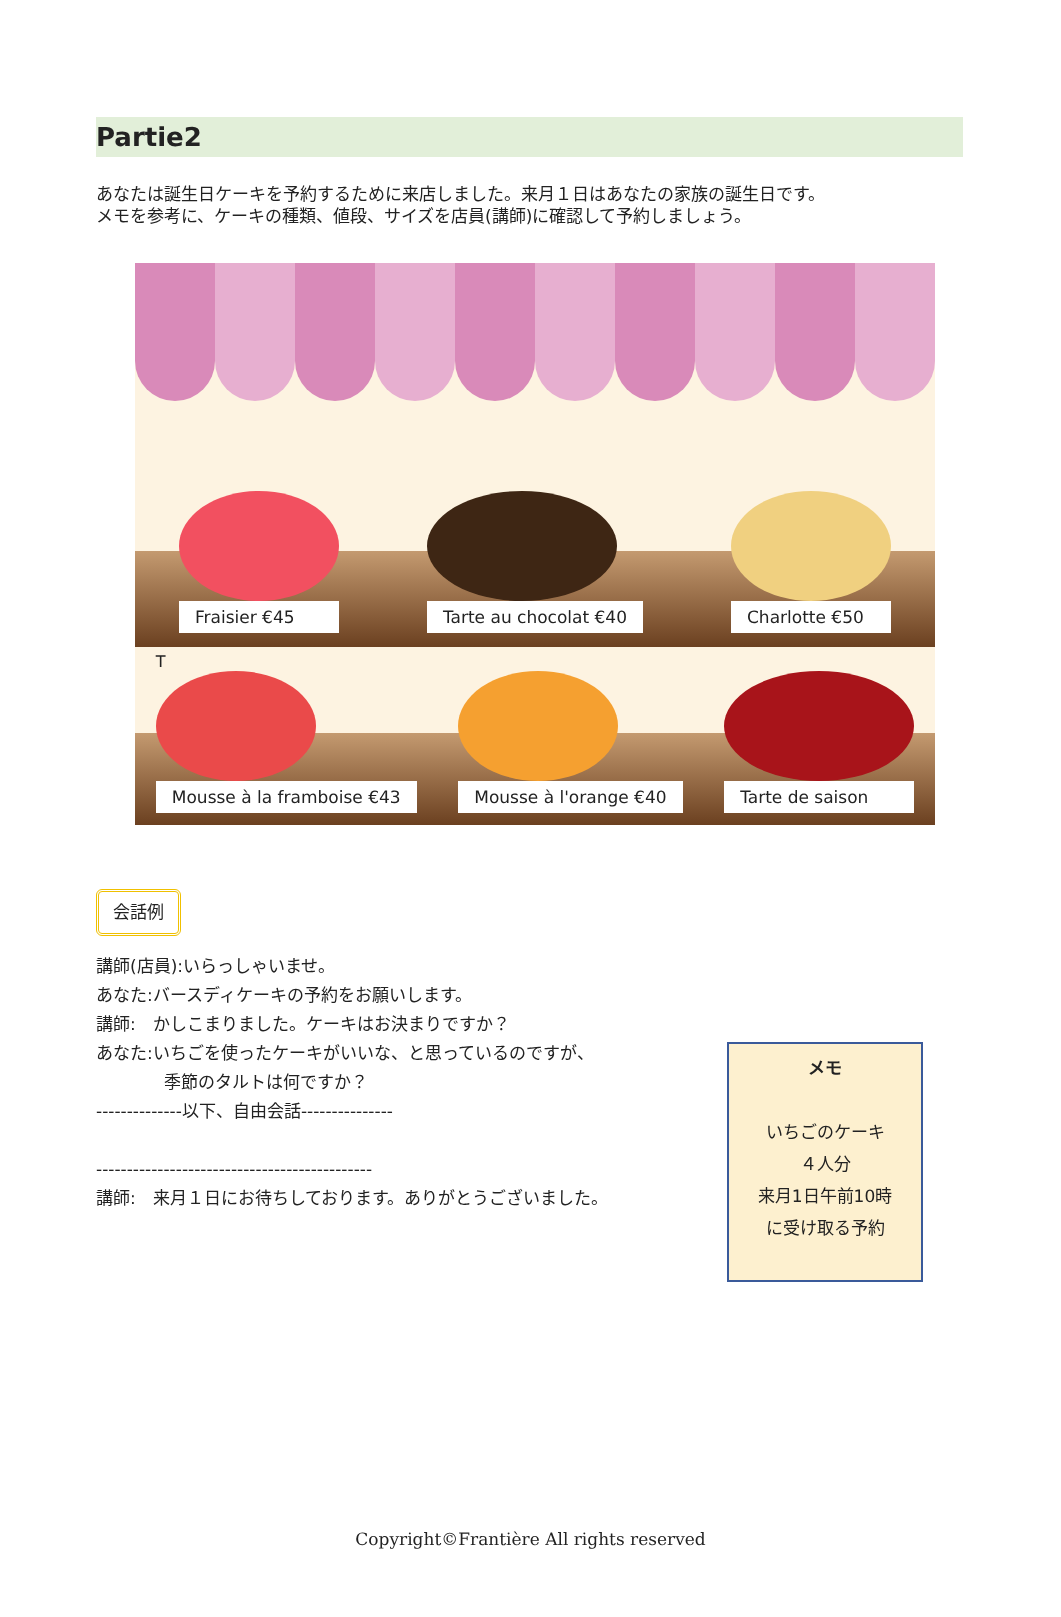Partie2
あなたは誕生日ケーキを予約するために来店しました。来月１日はあなたの家族の誕生日です。
メモを参考に、ケーキの種類、値段、サイズを店員(講師)に確認して予約しましょう。
Fraisier €45
Tarte au chocolat €40
Charlotte €50
T
Mousse à la framboise €43
Mousse à l'orange €40
Tarte de saison
会話例
講師(店員):いらっしゃいませ。
あなた:バースディケーキの予約をお願いします。
講師:　かしこまりました。ケーキはお決まりですか？
あなた:いちごを使ったケーキがいいな、と思っているのですが、
季節のタルトは何ですか？
--------------以下、自由会話---------------
---------------------------------------------
講師:　来月１日にお待ちしております。ありがとうございました。
メモ
いちごのケーキ
４人分
来月1日午前10時
に受け取る予約
Copyright©Frantière All rights reserved